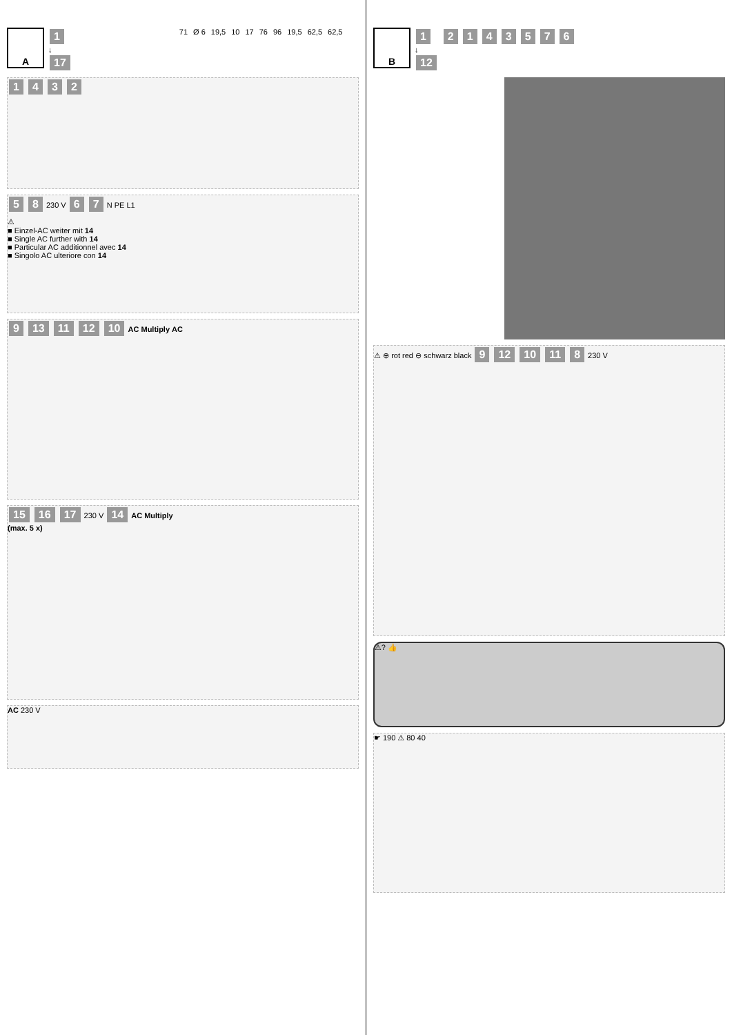A
1
↓
17
71 Ø 6 19,5 10 17 76 96 19,5 62,5 62,5
1 4 3 2
5 8 230 V 6 7 N PE L1
⚠
■ Einzel-AC weiter mit 14
■ Single AC further with 14
■ Particular AC additionnel avec 14
■ Singolo AC ulteriore con 14
9 13 11 12 10 AC Multiply AC
15 16 17 230 V 14 AC Multiply
(max. 5 x)
AC 230 V
B
1
↓
12
2 1 4 3 5 7 6
⚠ ⊕ rot red ⊖ schwarz black 9 12 10 11 8 230 V
⚠? 👍
☛ 190 ⚠ 80 40